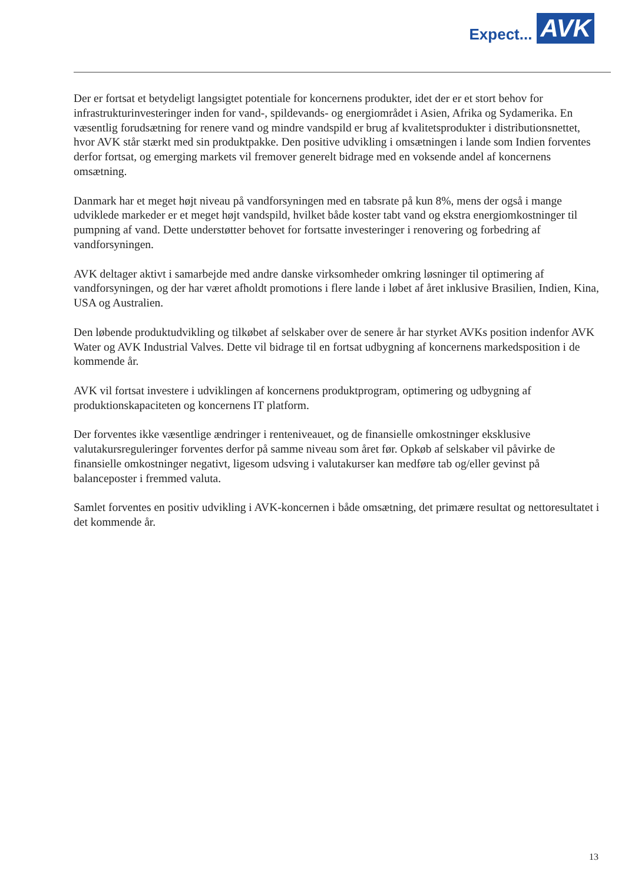Expect... AVK
Der er fortsat et betydeligt langsigtet potentiale for koncernens produkter, idet der er et stort behov for infrastrukturinvesteringer inden for vand-, spildevands- og energiområdet i Asien, Afrika og Sydamerika. En væsentlig forudsætning for renere vand og mindre vandspild er brug af kvalitetsprodukter i distributionsnettet, hvor AVK står stærkt med sin produktpakke. Den positive udvikling i omsætningen i lande som Indien forventes derfor fortsat, og emerging markets vil fremover generelt bidrage med en voksende andel af koncernens omsætning.
Danmark har et meget højt niveau på vandforsyningen med en tabsrate på kun 8%, mens der også i mange udviklede markeder er et meget højt vandspild, hvilket både koster tabt vand og ekstra energiomkostninger til pumpning af vand. Dette understøtter behovet for fortsatte investeringer i renovering og forbedring af vandforsyningen.
AVK deltager aktivt i samarbejde med andre danske virksomheder omkring løsninger til optimering af vandforsyningen, og der har været afholdt promotions i flere lande i løbet af året inklusive Brasilien, Indien, Kina, USA og Australien.
Den løbende produktudvikling og tilkøbet af selskaber over de senere år har styrket AVKs position indenfor AVK Water og AVK Industrial Valves. Dette vil bidrage til en fortsat udbygning af koncernens markedsposition i de kommende år.
AVK vil fortsat investere i udviklingen af koncernens produktprogram, optimering og udbygning af produktionskapaciteten og koncernens IT platform.
Der forventes ikke væsentlige ændringer i renteniveauet, og de finansielle omkostninger eksklusive valutakursreguleringer forventes derfor på samme niveau som året før. Opkøb af selskaber vil påvirke de finansielle omkostninger negativt, ligesom udsving i valutakurser kan medføre tab og/eller gevinst på balanceposter i fremmed valuta.
Samlet forventes en positiv udvikling i AVK-koncernen i både omsætning, det primære resultat og nettoresultatet i det kommende år.
13